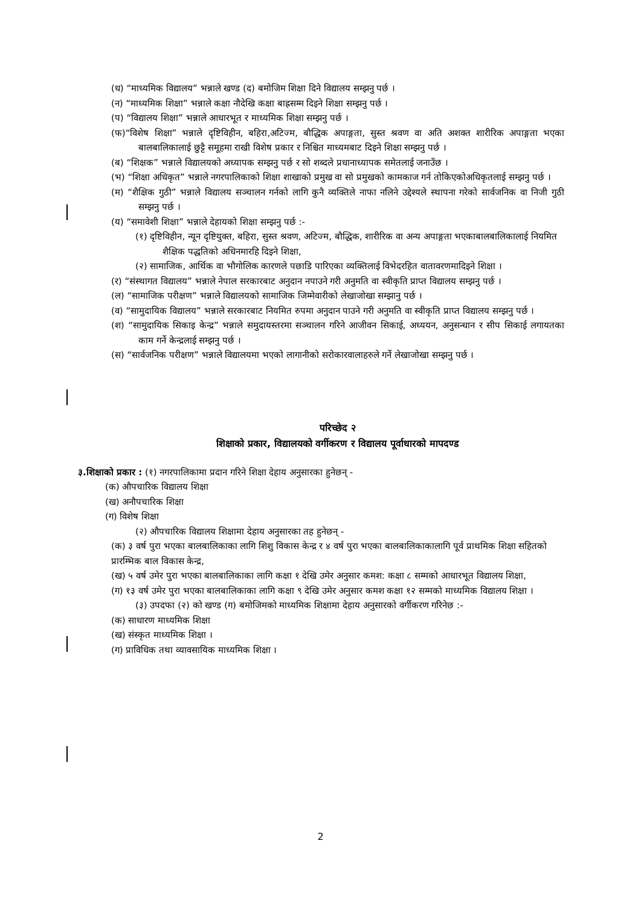(ध) “माध्यमिक विद्यालय” भन्नाले खण्ड (द) बमोजिम शिक्षा दिने विद्यालय सम्झनु पर्छ ।
(न) “माध्यमिक शिक्षा” भन्नाले कक्षा नौदेखि कक्षा बाह्रसम्म दिइने शिक्षा सम्झनु पर्छ ।
(प) “विद्यालय शिक्षा” भन्नाले आधारभूत र माध्यमिक शिक्षा सम्झनु पर्छ ।
(फ)“विशेष शिक्षा” भन्नाले दृष्टिविहीन, बहिरा,अटिज्म, बौद्धिक अपाङ्गता, सुस्त श्रवण वा अति अशक्त शारीरिक अपाङ्गता भएका बालबालिकालाई छुट्टै समूहमा राखी विशेष प्रकार र निश्चित माध्यमबाट दिइने शिक्षा सम्झनु पर्छ ।
(ब) “शिक्षक” भन्नाले विद्यालयको अध्यापक सम्झनु पर्छ र सो शब्दले प्रधानाध्यापक समेतलाई जनाउँछ ।
(भ) “शिक्षा अधिकृत” भन्नाले नगरपालिकाको शिक्षा शाखाको प्रमुख वा सो प्रमुखको कामकाज गर्न तोकिएकोअधिकृतलाई सम्झनु पर्छ ।
(म) “शैक्षिक गुठी” भन्नाले विद्यालय सञ्चालन गर्नको लागि कुनै व्यक्तिले नाफा नलिने उद्देश्यले स्थापना गरेको सार्वजनिक वा निजी गुठी सम्झनु पर्छ ।
(य) “समावेशी शिक्षा” भन्नाले देहायको शिक्षा सम्झनु पर्छ :-
(१) दृष्टिविहीन, न्यून दृष्टियुक्त, बहिरा, सुस्त श्रवण, अटिज्म, बौद्धिक, शारीरिक वा अन्य अपाङ्गता भएकाबालबालिकालाई नियमित शैक्षिक पद्धतिको अधिनमारहि दिइने शिक्षा,
(२) सामाजिक, आर्थिक वा भौगोलिक कारणले पछाडि पारिएका व्यक्तिलाई विभेदरहित वातावरणमादिइने शिक्षा ।
(र) “संस्थागत विद्यालय” भन्नाले नेपाल सरकारबाट अनुदान नपाउने गरी अनुमति वा स्वीकृति प्राप्त विद्यालय सम्झनु पर्छ ।
(ल) “सामाजिक परीक्षण” भन्नाले विद्यालयको सामाजिक जिम्मेवारीको लेखाजोखा सम्झानु पर्छ ।
(व) “सामुदायिक विद्यालय” भन्नाले सरकारबाट नियमित रुपमा अनुदान पाउने गरी अनुमति वा स्वीकृति प्राप्त विद्यालय सम्झनु पर्छ ।
(श) “सामुदायिक सिकाइ केन्द्र” भन्नाले समुदायस्तरमा सञ्चालन गरिने आजीवन सिकाई, अध्ययन, अनुसन्धान र सीप सिकाई लगायतका काम गर्ने केन्द्रलाई सम्झनु पर्छ ।
(स) “सार्वजनिक परीक्षण” भन्नाले विद्यालयमा भएको लागानीको सरोकारवालाहरुले गर्ने लेखाजोखा सम्झनु पर्छ ।
परिच्छेद २
शिक्षाको प्रकार, विद्यालयको वर्गीकरण र विद्यालय पूर्वाधारको मापदण्ड
३.शिक्षाको प्रकार : (१) नगरपालिकामा प्रदान गरिने शिक्षा देहाय अनुसारका हुनेछन् -
(क) औपचारिक विद्यालय शिक्षा
(ख) अनौपचारिक शिक्षा
(ग) विशेष शिक्षा
(२) औपचारिक विद्यालय शिक्षामा देहाय अनुसारका तह हुनेछन् -
(क) ३ वर्ष पुरा भएका बालबालिकाका लागि शिशु विकास केन्द्र र ४ वर्ष पुरा भएका बालबालिकाकालागि पूर्व प्राथमिक शिक्षा सहितको प्रारम्भिक बाल विकास केन्द्र,
(ख) ५ वर्ष उमेर पुरा भएका बालबालिकाका लागि कक्षा १ देखि उमेर अनुसार कमश: कक्षा ८ सम्मको आधारभूत विद्यालय शिक्षा,
(ग) १३ वर्ष उमेर पुरा भएका बालबालिकाका लागि कक्षा ९ देखि उमेर अनुसार कमश कक्षा १२ सम्मको माध्यमिक विद्यालय शिक्षा ।
(३) उपदफा (२) को खण्ड (ग) बमोजिमको माध्यमिक शिक्षामा देहाय अनुसारको वर्गीकरण गरिनेछ :-
(क) साधारण माध्यमिक शिक्षा
(ख) संस्कृत माध्यमिक शिक्षा ।
(ग) प्राविधिक तथा व्यावसायिक माध्यमिक शिक्षा ।
2